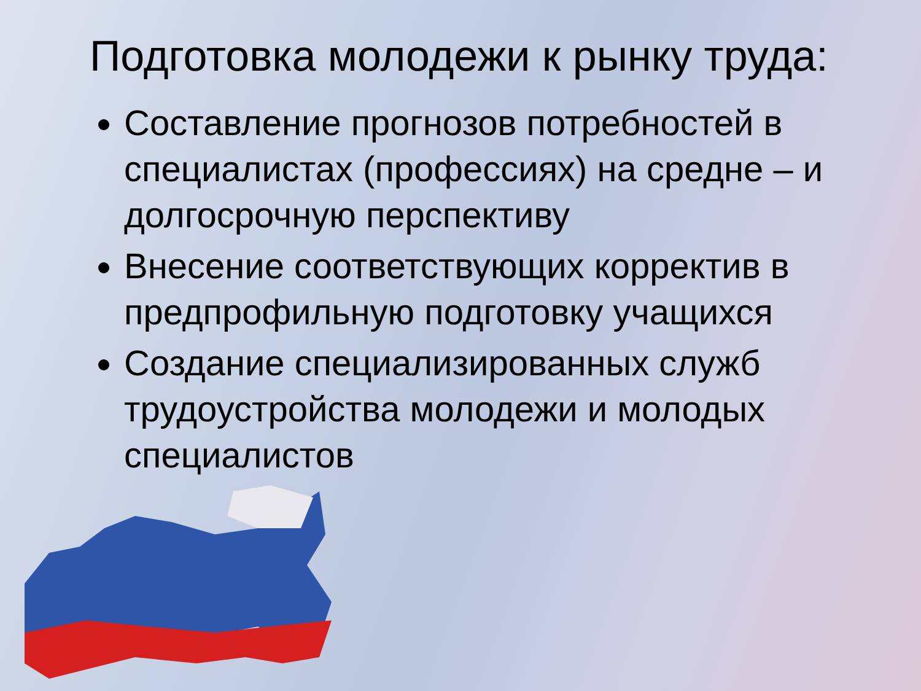Подготовка молодежи к рынку труда:
Составление прогнозов потребностей в специалистах (профессиях) на средне – и долгосрочную перспективу
Внесение соответствующих корректив в предпрофильную подготовку учащихся
Создание специализированных служб трудоустройства молодежи и молодых специалистов